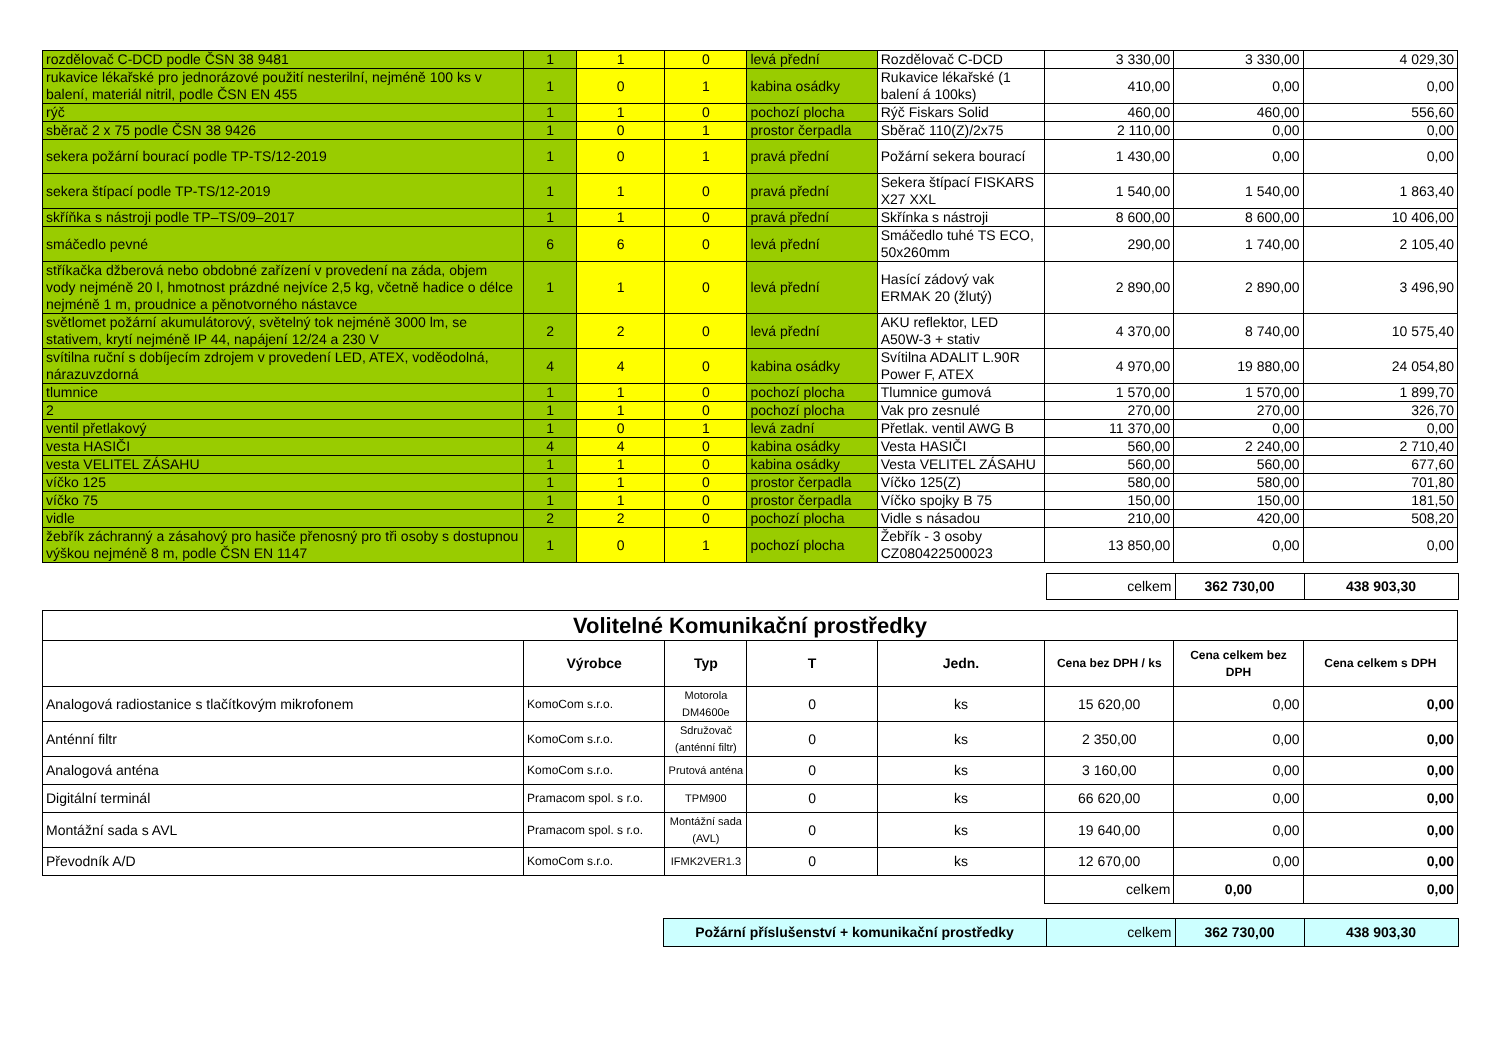| rozdělovač C-DCD podle ČSN 38 9481 | 1 | 1 | 0 | levá přední | Rozdělovač C-DCD | 3 330,00 | 3 330,00 | 4 029,30 |
| rukavice lékařské pro jednorázové použití nesterilní, nejméně 100 ks v balení, materiál nitril, podle ČSN EN 455 | 1 | 0 | 1 | kabina osádky | Rukavice lékařské (1 balení á 100ks) | 410,00 | 0,00 | 0,00 |
| rýč | 1 | 1 | 0 | pochozí plocha | Rýč Fiskars Solid | 460,00 | 460,00 | 556,60 |
| sběrač 2 x 75 podle ČSN 38 9426 | 1 | 0 | 1 | prostor čerpadla | Sběrač 110(Z)/2x75 | 2 110,00 | 0,00 | 0,00 |
| sekera požární bourací podle TP-TS/12-2019 | 1 | 0 | 1 | pravá přední | Požární sekera bourací | 1 430,00 | 0,00 | 0,00 |
| sekera štípací podle TP-TS/12-2019 | 1 | 1 | 0 | pravá přední | Sekera štípací FISKARS X27 XXL | 1 540,00 | 1 540,00 | 1 863,40 |
| skříňka s nástroji podle TP–TS/09–2017 | 1 | 1 | 0 | pravá přední | Skřínka s nástroji | 8 600,00 | 8 600,00 | 10 406,00 |
| smáčedlo pevné | 6 | 6 | 0 | levá přední | Smáčedlo tuhé TS ECO, 50x260mm | 290,00 | 1 740,00 | 2 105,40 |
| stříkačka džberová nebo obdobné zařízení v provedení na záda, objem vody nejméně 20 l, hmotnost prázdné nejvíce 2,5 kg, včetně hadice o délce nejméně 1 m, proudnice a pěnotvorného nástavce | 1 | 1 | 0 | levá přední | Hasící zádový vak ERMAK 20 (žlutý) | 2 890,00 | 2 890,00 | 3 496,90 |
| světlomet požární akumulátorový, světelný tok nejméně 3000 lm, se stativem, krytí nejméně IP 44, napájení 12/24 a 230 V | 2 | 2 | 0 | levá přední | AKU reflektor, LED A50W-3 + stativ | 4 370,00 | 8 740,00 | 10 575,40 |
| svítilna ruční s dobíjecím zdrojem v provedení LED, ATEX, voděodolná, nárazuvzdorná | 4 | 4 | 0 | kabina osádky | Svítilna ADALIT L.90R Power F, ATEX | 4 970,00 | 19 880,00 | 24 054,80 |
| tlumnice | 1 | 1 | 0 | pochozí plocha | Tlumnice gumová | 1 570,00 | 1 570,00 | 1 899,70 |
| 2 | 1 | 1 | 0 | pochozí plocha | Vak pro zesnulé | 270,00 | 270,00 | 326,70 |
| ventil přetlakový | 1 | 0 | 1 | levá zadní | Přetlak. ventil AWG B | 11 370,00 | 0,00 | 0,00 |
| vesta HASIČI | 4 | 4 | 0 | kabina osádky | Vesta HASIČI | 560,00 | 2 240,00 | 2 710,40 |
| vesta VELITEL ZÁSAHU | 1 | 1 | 0 | kabina osádky | Vesta VELITEL ZÁSAHU | 560,00 | 560,00 | 677,60 |
| víčko 125 | 1 | 1 | 0 | prostor čerpadla | Víčko 125(Z) | 580,00 | 580,00 | 701,80 |
| víčko 75 | 1 | 1 | 0 | prostor čerpadla | Víčko spojky B 75 | 150,00 | 150,00 | 181,50 |
| vidle | 2 | 2 | 0 | pochozí plocha | Vidle s násadou | 210,00 | 420,00 | 508,20 |
| žebřík záchranný a zásahový pro hasiče přenosný pro tři osoby s dostupnou výškou nejméně 8 m, podle ČSN EN 1147 | 1 | 0 | 1 | pochozí plocha | Žebřík - 3 osoby CZ080422500023 | 13 850,00 | 0,00 | 0,00 |
| | celkem | 362 730,00 | 438 903,30 |
| Volitelné Komunikační prostředky | | | | | | | |
| --- | --- | --- | --- | --- | --- | --- | --- |
| | Výrobce | Typ | T | Jedn. | Cena bez DPH / ks | Cena celkem bez DPH | Cena celkem s DPH |
| Analogová radiostanice s tlačítkovým mikrofonem | KomoCom s.r.o. | Motorola DM4600e | 0 | ks | 15 620,00 | 0,00 | 0,00 |
| Anténní filtr | KomoCom s.r.o. | Sdružovač (anténní filtr) | 0 | ks | 2 350,00 | 0,00 | 0,00 |
| Analogová anténa | KomoCom s.r.o. | Prutová anténa | 0 | ks | 3 160,00 | 0,00 | 0,00 |
| Digitální terminál | Pramacom spol. s r.o. | TPM900 | 0 | ks | 66 620,00 | 0,00 | 0,00 |
| Montážní sada s AVL | Pramacom spol. s r.o. | Montážní sada (AVL) | 0 | ks | 19 640,00 | 0,00 | 0,00 |
| Převodník A/D | KomoCom s.r.o. | IFMK2VER1.3 | 0 | ks | 12 670,00 | 0,00 | 0,00 |
| | | | | | celkem | 0,00 | 0,00 |
| | Požární příslušenství + komunikační prostředky | celkem | 362 730,00 | 438 903,30 |